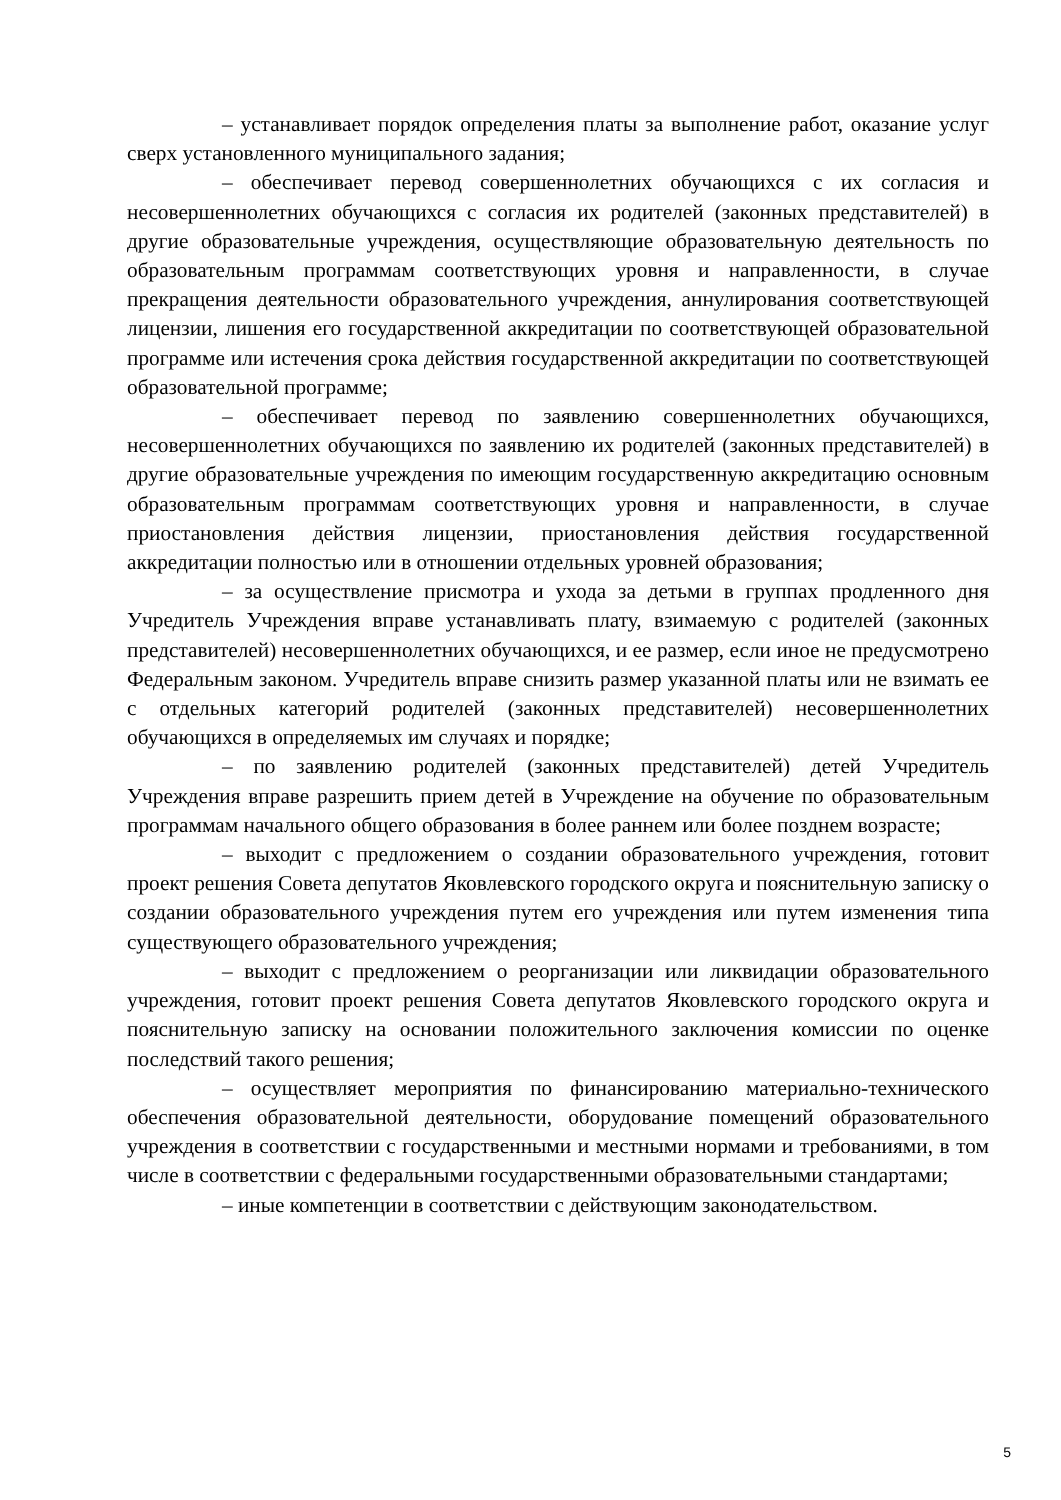– устанавливает порядок определения платы за выполнение работ, оказание услуг сверх установленного муниципального задания;
– обеспечивает перевод совершеннолетних обучающихся с их согласия и несовершеннолетних обучающихся с согласия их родителей (законных представителей) в другие образовательные учреждения, осуществляющие образовательную деятельность по образовательным программам соответствующих уровня и направленности, в случае прекращения деятельности образовательного учреждения, аннулирования соответствующей лицензии, лишения его государственной аккредитации по соответствующей образовательной программе или истечения срока действия государственной аккредитации по соответствующей образовательной программе;
– обеспечивает перевод по заявлению совершеннолетних обучающихся, несовершеннолетних обучающихся по заявлению их родителей (законных представителей) в другие образовательные учреждения по имеющим государственную аккредитацию основным образовательным программам соответствующих уровня и направленности, в случае приостановления действия лицензии, приостановления действия государственной аккредитации полностью или в отношении отдельных уровней образования;
– за осуществление присмотра и ухода за детьми в группах продленного дня Учредитель Учреждения вправе устанавливать плату, взимаемую с родителей (законных представителей) несовершеннолетних обучающихся, и ее размер, если иное не предусмотрено Федеральным законом. Учредитель вправе снизить размер указанной платы или не взимать ее с отдельных категорий родителей (законных представителей) несовершеннолетних обучающихся в определяемых им случаях и порядке;
– по заявлению родителей (законных представителей) детей Учредитель Учреждения вправе разрешить прием детей в Учреждение на обучение по образовательным программам начального общего образования в более раннем или более позднем возрасте;
– выходит с предложением о создании образовательного учреждения, готовит проект решения Совета депутатов Яковлевского городского округа и пояснительную записку о создании образовательного учреждения путем его учреждения или путем изменения типа существующего образовательного учреждения;
– выходит с предложением о реорганизации или ликвидации образовательного учреждения, готовит проект решения Совета депутатов Яковлевского городского округа и пояснительную записку на основании положительного заключения комиссии по оценке последствий такого решения;
– осуществляет мероприятия по финансированию материально-технического обеспечения образовательной деятельности, оборудование помещений образовательного учреждения в соответствии с государственными и местными нормами и требованиями, в том числе в соответствии с федеральными государственными образовательными стандартами;
– иные компетенции в соответствии с действующим законодательством.
5